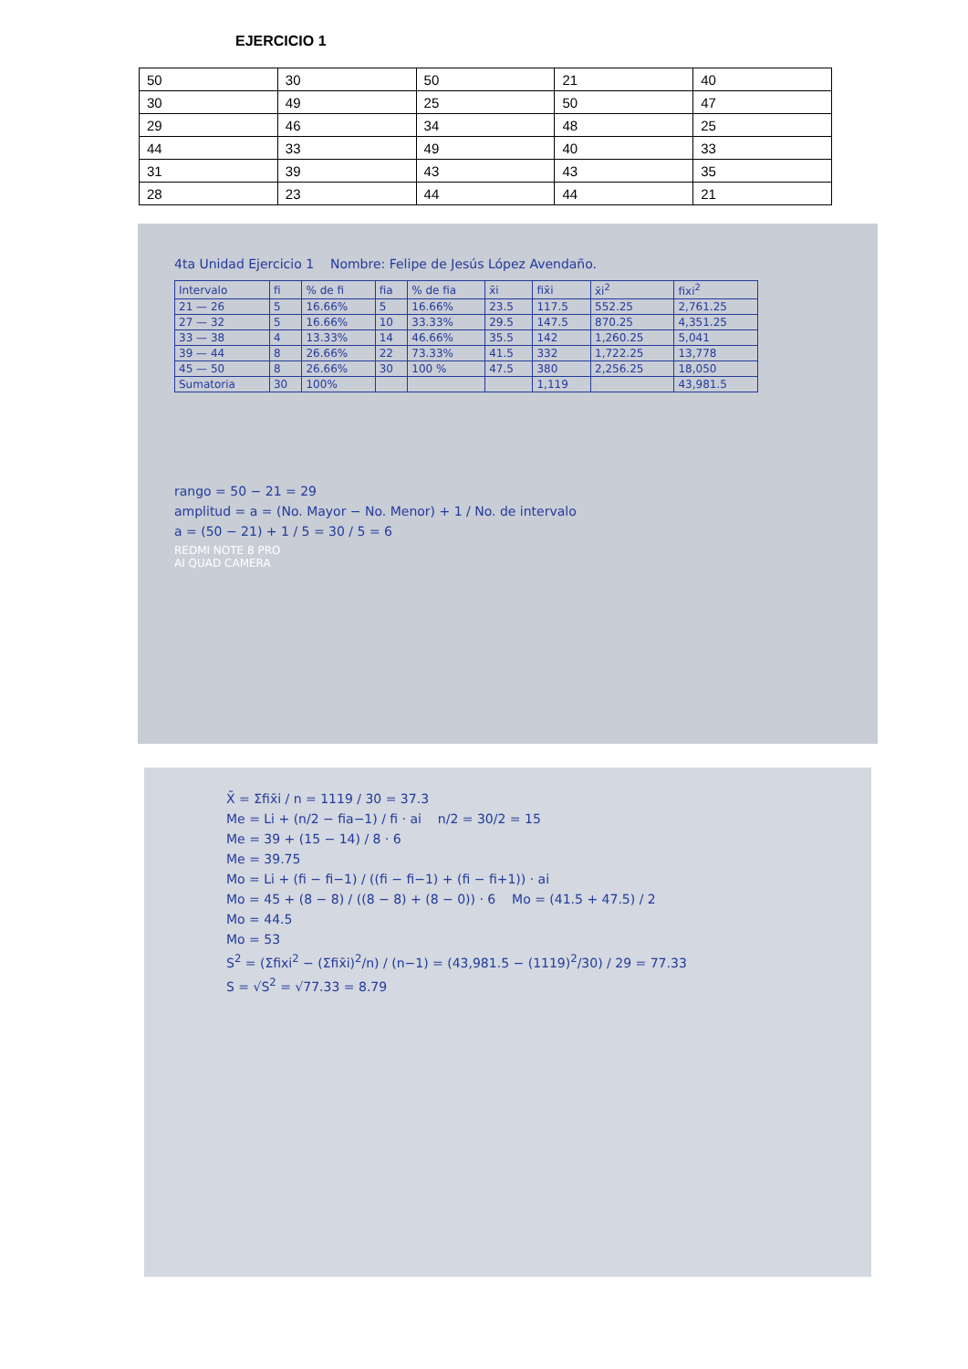EJERCICIO 1
| 50 | 30 | 50 | 21 | 40 |
| 30 | 49 | 25 | 50 | 47 |
| 29 | 46 | 34 | 48 | 25 |
| 44 | 33 | 49 | 40 | 33 |
| 31 | 39 | 43 | 43 | 35 |
| 28 | 23 | 44 | 44 | 21 |
4ta Unidad Ejercicio 1 Nombre: Felipe de Jesús López Avendaño.
| Intervalo | fi | % de fi | fia | % de fia | x̄i | fix̄i | x̄i<sup>2</sup> | fixi<sup>2</sup> |
| 21 — 26 | 5 | 16.66% | 5 | 16.66% | 23.5 | 117.5 | 552.25 | 2,761.25 |
| 27 — 32 | 5 | 16.66% | 10 | 33.33% | 29.5 | 147.5 | 870.25 | 4,351.25 |
| 33 — 38 | 4 | 13.33% | 14 | 46.66% | 35.5 | 142 | 1,260.25 | 5,041 |
| 39 — 44 | 8 | 26.66% | 22 | 73.33% | 41.5 | 332 | 1,722.25 | 13,778 |
| 45 — 50 | 8 | 26.66% | 30 | 100 % | 47.5 | 380 | 2,256.25 | 18,050 |
| Sumatoria | 30 | 100% | | | | 1,119 | | 43,981.5 |
rango = 50 − 21 = 29
amplitud = a = (No. Mayor − No. Menor) + 1 / No. de intervalo
a = (50 − 21) + 1 / 5 = 30 / 5 = 6
REDMI NOTE 8 PRO
AI QUAD CAMERA
X̄ = Σfix̄i / n = 1119 / 30 = 37.3
Me = Li + (n/2 − fia−1) / fi · ai n/2 = 30/2 = 15
Me = 39 + (15 − 14) / 8 · 6
Me = 39.75
Mo = Li + (fi − fi−1) / ((fi − fi−1) + (fi − fi+1)) · ai
Mo = 45 + (8 − 8) / ((8 − 8) + (8 − 0)) · 6 Mo = (41.5 + 47.5) / 2
Mo = 44.5
Mo = 53
S<sup>2</sup> = (Σfixi<sup>2</sup> − (Σfix̄i)<sup>2</sup>/n) / (n−1) = (43,981.5 − (1119)<sup>2</sup>/30) / 29 = 77.33
S = √S<sup>2</sup> = √77.33 = 8.79